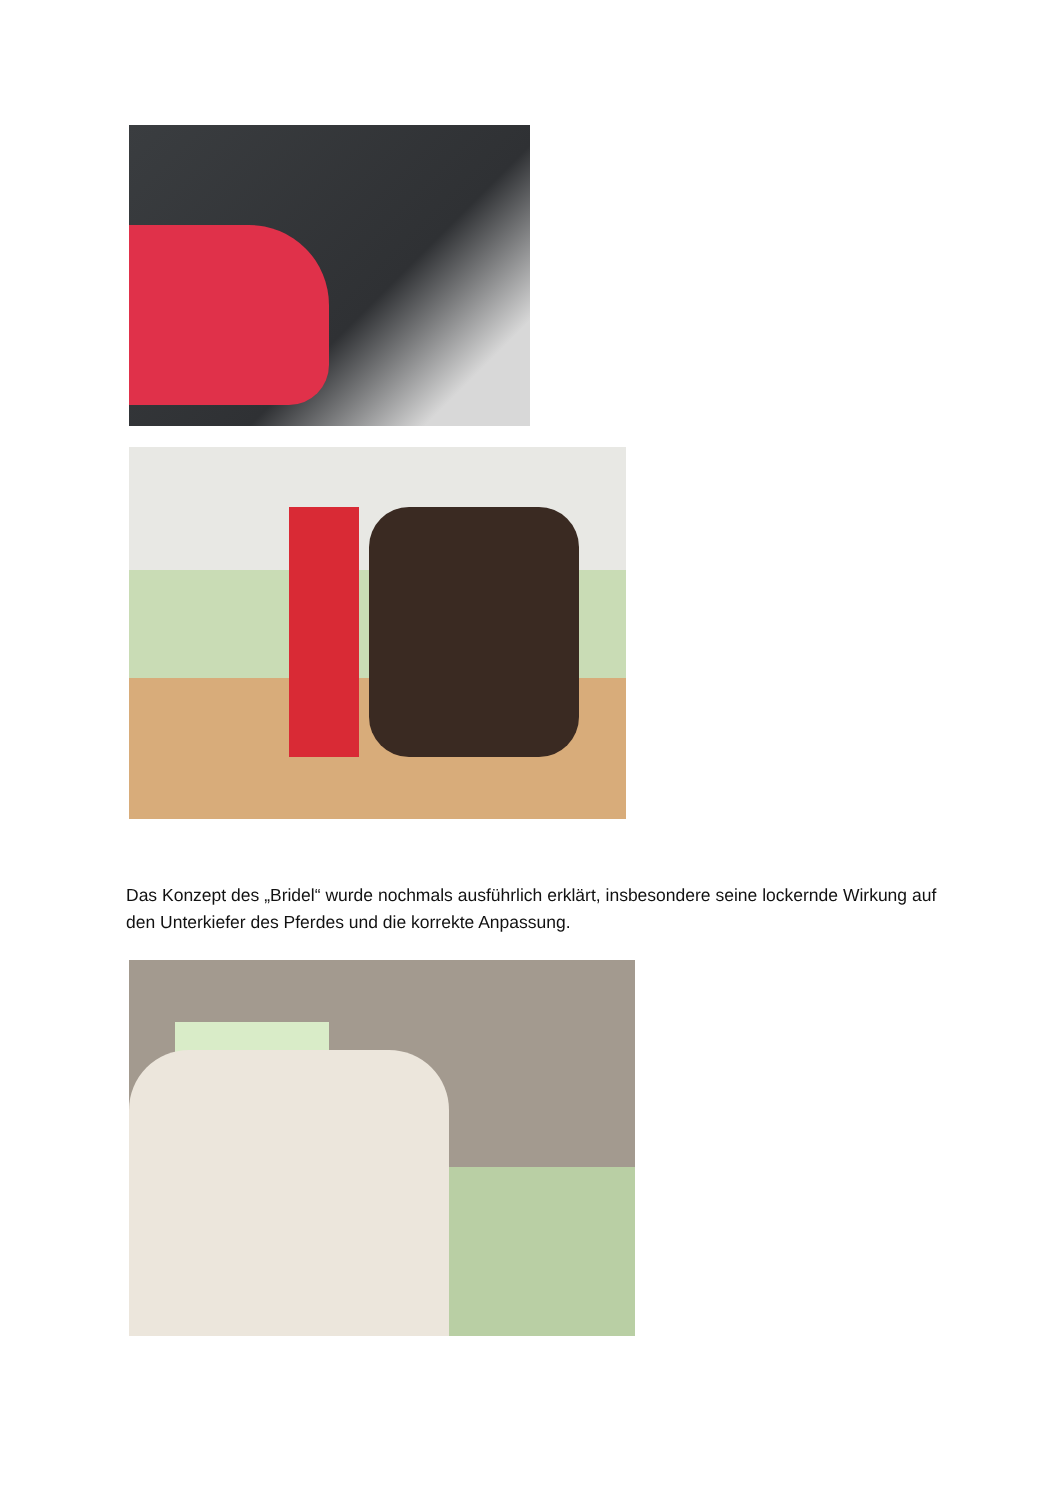Das Konzept des „Bridel“ wurde nochmals ausführlich erklärt, insbesondere seine lockernde Wirkung auf den Unterkiefer des Pferdes und die korrekte Anpassung.